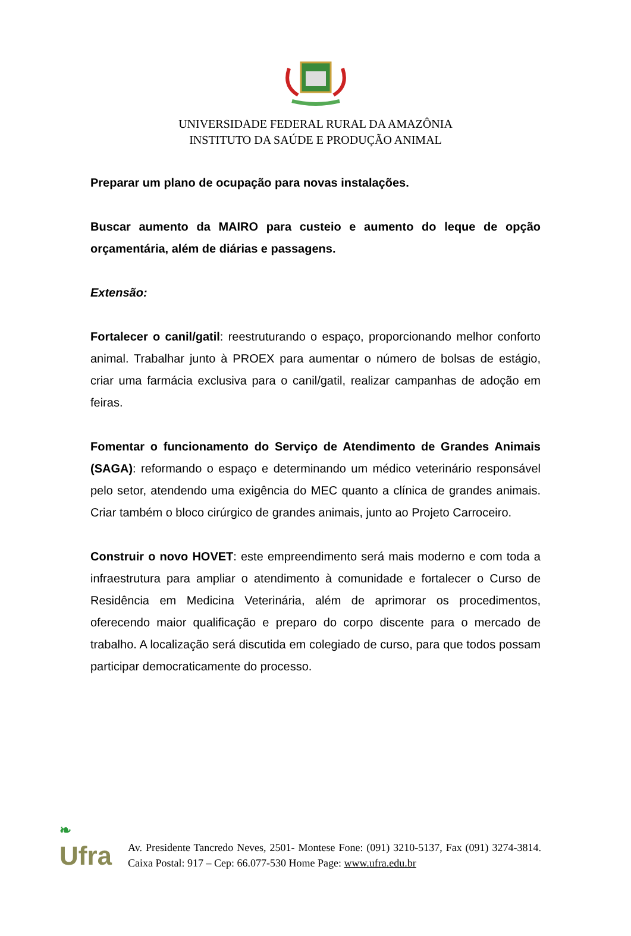UNIVERSIDADE FEDERAL RURAL DA AMAZÔNIA
INSTITUTO DA SAÚDE E PRODUÇÃO ANIMAL
Preparar um plano de ocupação para novas instalações.
Buscar aumento da MAIRO para custeio e aumento do leque de opção orçamentária, além de diárias e passagens.
Extensão:
Fortalecer o canil/gatil: reestruturando o espaço, proporcionando melhor conforto animal. Trabalhar junto à PROEX para aumentar o número de bolsas de estágio, criar uma farmácia exclusiva para o canil/gatil, realizar campanhas de adoção em feiras.
Fomentar o funcionamento do Serviço de Atendimento de Grandes Animais (SAGA): reformando o espaço e determinando um médico veterinário responsável pelo setor, atendendo uma exigência do MEC quanto a clínica de grandes animais. Criar também o bloco cirúrgico de grandes animais, junto ao Projeto Carroceiro.
Construir o novo HOVET: este empreendimento será mais moderno e com toda a infraestrutura para ampliar o atendimento à comunidade e fortalecer o Curso de Residência em Medicina Veterinária, além de aprimorar os procedimentos, oferecendo maior qualificação e preparo do corpo discente para o mercado de trabalho. A localização será discutida em colegiado de curso, para que todos possam participar democraticamente do processo.
❧
Ufra
Av. Presidente Tancredo Neves, 2501- Montese Fone: (091) 3210-5137, Fax (091) 3274-3814. Caixa Postal: 917 – Cep: 66.077-530 Home Page: www.ufra.edu.br